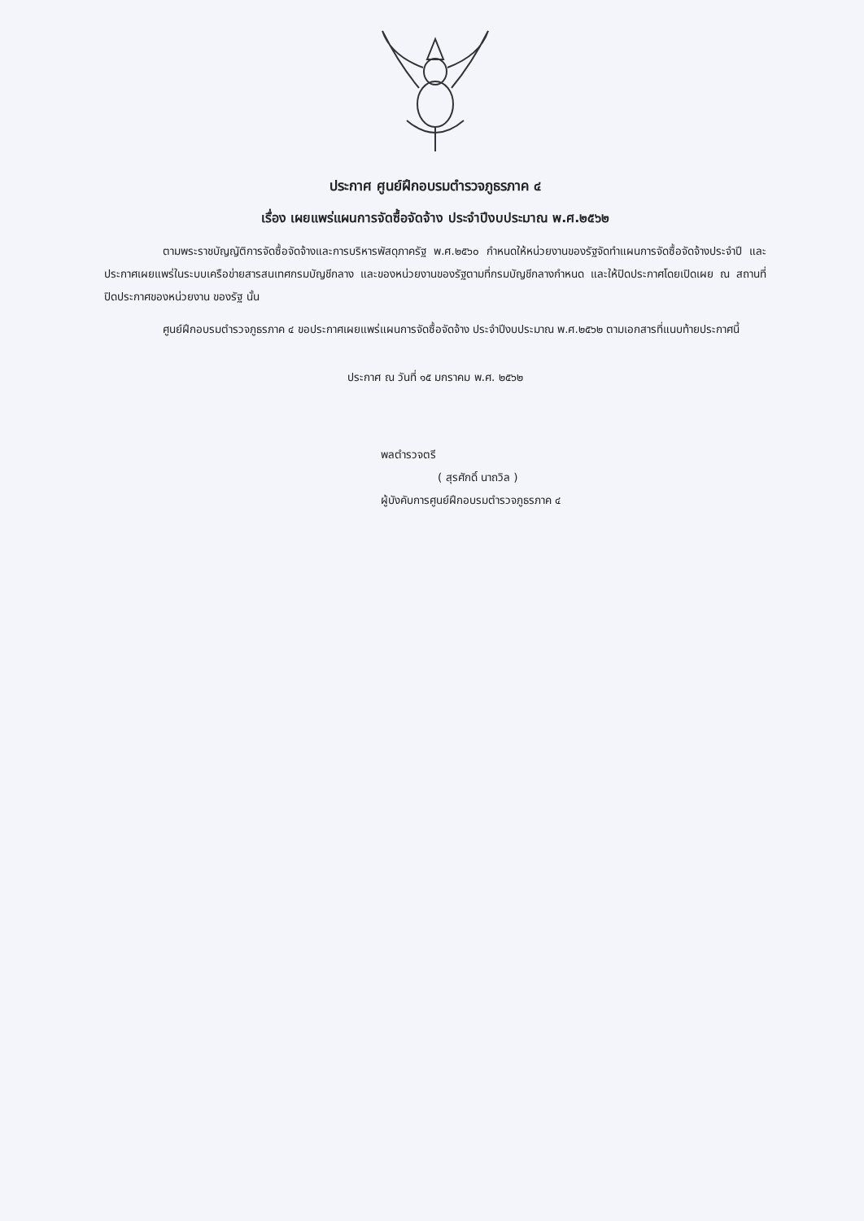ประกาศ ศูนย์ฝึกอบรมตำรวจภูธรภาค ๔
เรื่อง เผยแพร่แผนการจัดซื้อจัดจ้าง ประจำปีงบประมาณ พ.ศ.๒๕๖๒
ตามพระราชบัญญัติการจัดซื้อจัดจ้างและการบริหารพัสดุภาครัฐ พ.ศ.๒๕๖๐ กำหนดให้หน่วยงานของรัฐจัดทำแผนการจัดซื้อจัดจ้างประจำปี และประกาศเผยแพร่ในระบบเครือข่ายสารสนเทศกรมบัญชีกลาง และของหน่วยงานของรัฐตามที่กรมบัญชีกลางกำหนด และให้ปิดประกาศโดยเปิดเผย ณ สถานที่ปิดประกาศของหน่วยงาน ของรัฐ นั้น
ศูนย์ฝึกอบรมตำรวจภูธรภาค ๔ ขอประกาศเผยแพร่แผนการจัดซื้อจัดจ้าง ประจำปีงบประมาณ พ.ศ.๒๕๖๒ ตามเอกสารที่แนบท้ายประกาศนี้
ประกาศ ณ วันที่ ๑๕ มกราคม พ.ศ. ๒๕๖๒
พลตำรวจตรี
( สุรศักดิ์ นาถวิล )
ผู้บังคับการศูนย์ฝึกอบรมตำรวจภูธรภาค ๔